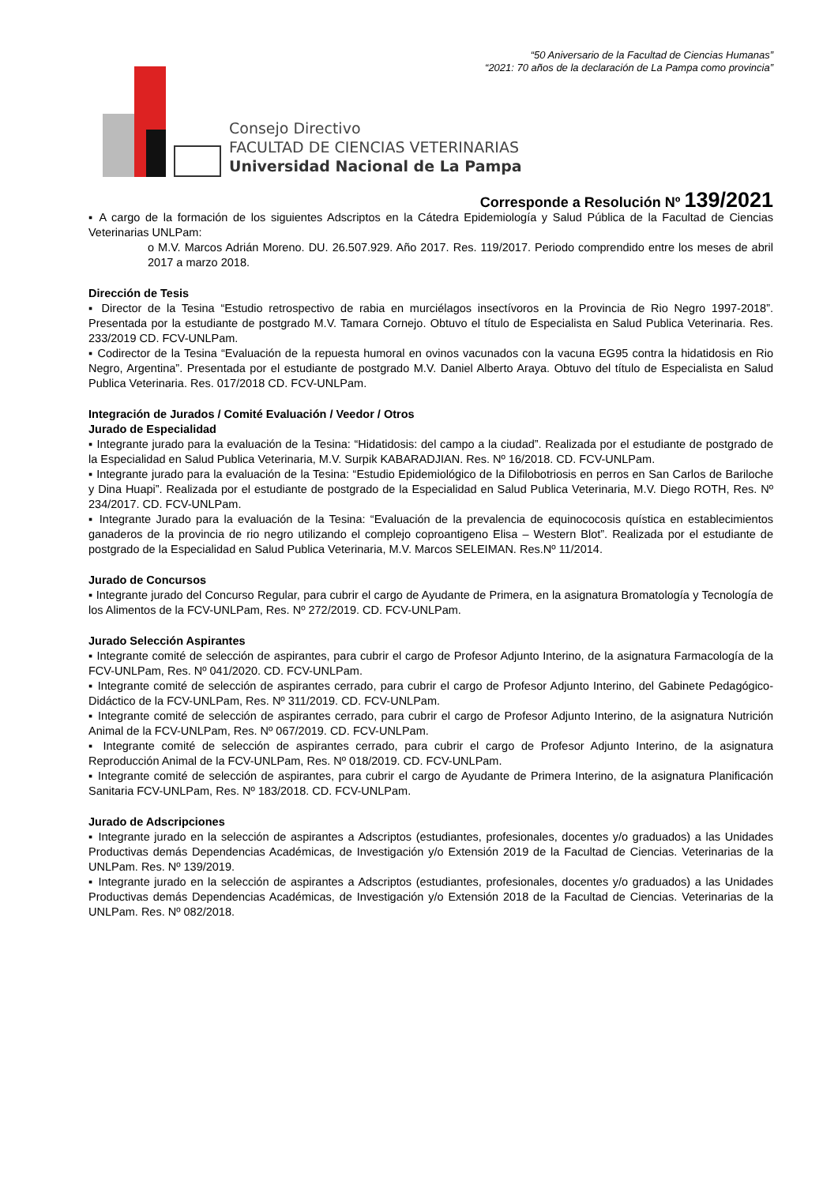“50 Aniversario de la Facultad de Ciencias Humanas”
“2021: 70 años de la declaración de La Pampa como provincia”
Consejo Directivo
FACULTAD DE CIENCIAS VETERINARIAS
Universidad Nacional de La Pampa
Corresponde a Resolución Nº 139/2021
▪ A cargo de la formación de los siguientes Adscriptos en la Cátedra Epidemiología y Salud Pública de la Facultad de Ciencias Veterinarias UNLPam:
o M.V. Marcos Adrián Moreno. DU. 26.507.929. Año 2017. Res. 119/2017. Periodo comprendido entre los meses de abril 2017 a marzo 2018.
Dirección de Tesis
▪ Director de la Tesina “Estudio retrospectivo de rabia en murciélagos insectívoros en la Provincia de Rio Negro 1997-2018”. Presentada por la estudiante de postgrado M.V. Tamara Cornejo. Obtuvo el título de Especialista en Salud Publica Veterinaria. Res. 233/2019 CD. FCV-UNLPam.
▪ Codirector de la Tesina “Evaluación de la repuesta humoral en ovinos vacunados con la vacuna EG95 contra la hidatidosis en Rio Negro, Argentina”. Presentada por el estudiante de postgrado M.V. Daniel Alberto Araya. Obtuvo del título de Especialista en Salud Publica Veterinaria. Res. 017/2018 CD. FCV-UNLPam.
Integración de Jurados / Comité Evaluación / Veedor / Otros
Jurado de Especialidad
▪ Integrante jurado para la evaluación de la Tesina: “Hidatidosis: del campo a la ciudad”. Realizada por el estudiante de postgrado de la Especialidad en Salud Publica Veterinaria, M.V. Surpik KABARADJIAN. Res. Nº 16/2018. CD. FCV-UNLPam.
▪ Integrante jurado para la evaluación de la Tesina: “Estudio Epidemiológico de la Difilobotriosis en perros en San Carlos de Bariloche y Dina Huapi”. Realizada por el estudiante de postgrado de la Especialidad en Salud Publica Veterinaria, M.V. Diego ROTH, Res. Nº 234/2017. CD. FCV-UNLPam.
▪ Integrante Jurado para la evaluación de la Tesina: “Evaluación de la prevalencia de equinococosis quística en establecimientos ganaderos de la provincia de rio negro utilizando el complejo coproantigeno Elisa – Western Blot”. Realizada por el estudiante de postgrado de la Especialidad en Salud Publica Veterinaria, M.V. Marcos SELEIMAN. Res.Nº 11/2014.
Jurado de Concursos
▪ Integrante jurado del Concurso Regular, para cubrir el cargo de Ayudante de Primera, en la asignatura Bromatología y Tecnología de los Alimentos de la FCV-UNLPam, Res. Nº 272/2019. CD. FCV-UNLPam.
Jurado Selección Aspirantes
▪ Integrante comité de selección de aspirantes, para cubrir el cargo de Profesor Adjunto Interino, de la asignatura Farmacología de la FCV-UNLPam, Res. Nº 041/2020. CD. FCV-UNLPam.
▪ Integrante comité de selección de aspirantes cerrado, para cubrir el cargo de Profesor Adjunto Interino, del Gabinete Pedagógico-Didáctico de la FCV-UNLPam, Res. Nº 311/2019. CD. FCV-UNLPam.
▪ Integrante comité de selección de aspirantes cerrado, para cubrir el cargo de Profesor Adjunto Interino, de la asignatura Nutrición Animal de la FCV-UNLPam, Res. Nº 067/2019. CD. FCV-UNLPam.
▪ Integrante comité de selección de aspirantes cerrado, para cubrir el cargo de Profesor Adjunto Interino, de la asignatura Reproducción Animal de la FCV-UNLPam, Res. Nº 018/2019. CD. FCV-UNLPam.
▪ Integrante comité de selección de aspirantes, para cubrir el cargo de Ayudante de Primera Interino, de la asignatura Planificación Sanitaria FCV-UNLPam, Res. Nº 183/2018. CD. FCV-UNLPam.
Jurado de Adscripciones
▪ Integrante jurado en la selección de aspirantes a Adscriptos (estudiantes, profesionales, docentes y/o graduados) a las Unidades Productivas demás Dependencias Académicas, de Investigación y/o Extensión 2019 de la Facultad de Ciencias. Veterinarias de la UNLPam. Res. Nº 139/2019.
▪ Integrante jurado en la selección de aspirantes a Adscriptos (estudiantes, profesionales, docentes y/o graduados) a las Unidades Productivas demás Dependencias Académicas, de Investigación y/o Extensión 2018 de la Facultad de Ciencias. Veterinarias de la UNLPam. Res. Nº 082/2018.